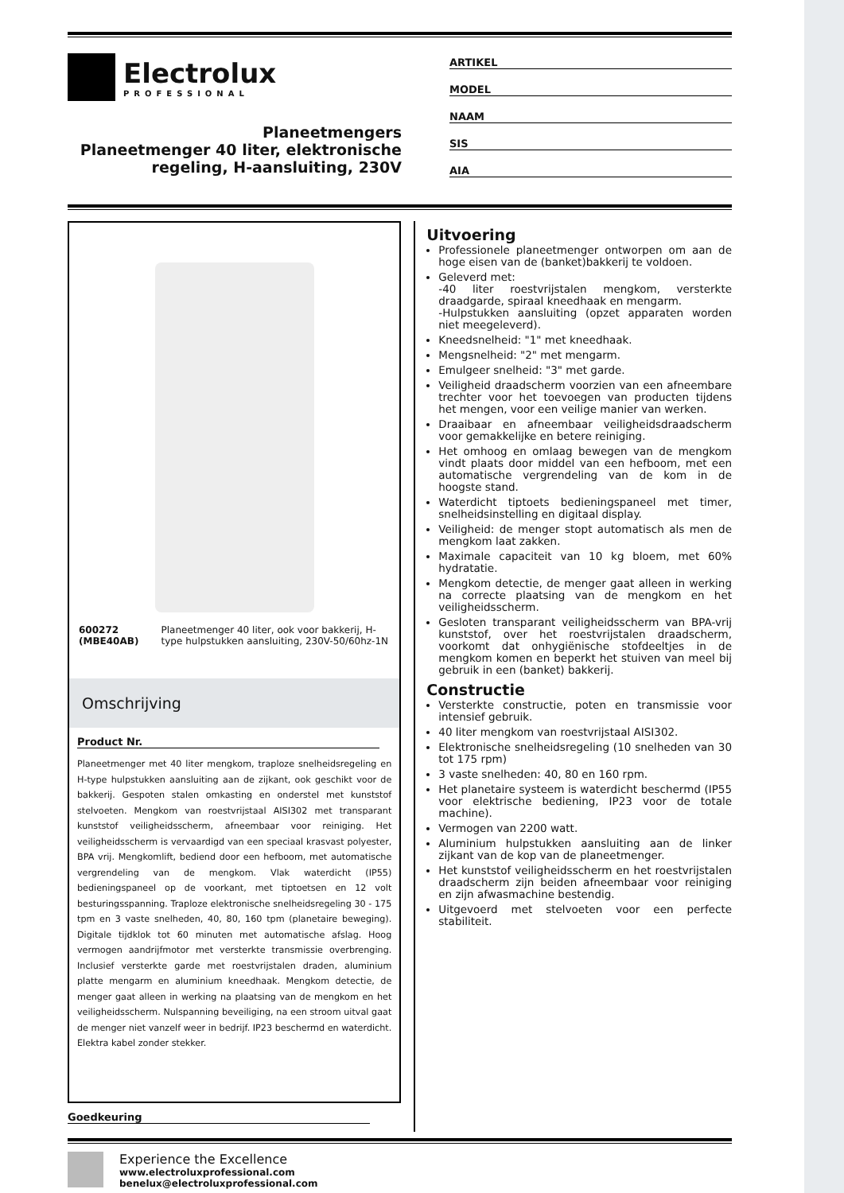Electrolux
PROFESSIONAL
Planeetmengers
Planeetmenger 40 liter, elektronische regeling, H-aansluiting, 230V
ARTIKEL
MODEL
NAAM
SIS
AIA
600272 (MBE40AB) Planeetmenger 40 liter, ook voor bakkerij, H-type hulpstukken aansluiting, 230V-50/60hz-1N
Omschrijving
Product Nr.
Planeetmenger met 40 liter mengkom, traploze snelheidsregeling en H-type hulpstukken aansluiting aan de zijkant, ook geschikt voor de bakkerij. Gespoten stalen omkasting en onderstel met kunststof stelvoeten. Mengkom van roestvrijstaal AISI302 met transparant kunststof veiligheidsscherm, afneembaar voor reiniging. Het veiligheidsscherm is vervaardigd van een speciaal krasvast polyester, BPA vrij. Mengkomlift, bediend door een hefboom, met automatische vergrendeling van de mengkom. Vlak waterdicht (IP55) bedieningspaneel op de voorkant, met tiptoetsen en 12 volt besturingsspanning. Traploze elektronische snelheidsregeling 30 - 175 tpm en 3 vaste snelheden, 40, 80, 160 tpm (planetaire beweging). Digitale tijdklok tot 60 minuten met automatische afslag. Hoog vermogen aandrijfmotor met versterkte transmissie overbrenging. Inclusief versterkte garde met roestvrijstalen draden, aluminium platte mengarm en aluminium kneedhaak. Mengkom detectie, de menger gaat alleen in werking na plaatsing van de mengkom en het veiligheidsscherm. Nulspanning beveiliging, na een stroom uitval gaat de menger niet vanzelf weer in bedrijf. IP23 beschermd en waterdicht. Elektra kabel zonder stekker.
Goedkeuring
Uitvoering
Professionele planeetmenger ontworpen om aan de hoge eisen van de (banket)bakkerij te voldoen.
Geleverd met:
-40 liter roestvrijstalen mengkom, versterkte draadgarde, spiraal kneedhaak en mengarm.
-Hulpstukken aansluiting (opzet apparaten worden niet meegeleverd).
Kneedsnelheid: "1" met kneedhaak.
Mengsnelheid: "2" met mengarm.
Emulgeer snelheid: "3" met garde.
Veiligheid draadscherm voorzien van een afneembare trechter voor het toevoegen van producten tijdens het mengen, voor een veilige manier van werken.
Draaibaar en afneembaar veiligheidsdraadscherm voor gemakkelijke en betere reiniging.
Het omhoog en omlaag bewegen van de mengkom vindt plaats door middel van een hefboom, met een automatische vergrendeling van de kom in de hoogste stand.
Waterdicht tiptoets bedieningspaneel met timer, snelheidsinstelling en digitaal display.
Veiligheid: de menger stopt automatisch als men de mengkom laat zakken.
Maximale capaciteit van 10 kg bloem, met 60% hydratatie.
Mengkom detectie, de menger gaat alleen in werking na correcte plaatsing van de mengkom en het veiligheidsscherm.
Gesloten transparant veiligheidsscherm van BPA-vrij kunststof, over het roestvrijstalen draadscherm, voorkomt dat onhygiënische stofdeeltjes in de mengkom komen en beperkt het stuiven van meel bij gebruik in een (banket) bakkerij.
Constructie
Versterkte constructie, poten en transmissie voor intensief gebruik.
40 liter mengkom van roestvrijstaal AISI302.
Elektronische snelheidsregeling (10 snelheden van 30 tot 175 rpm)
3 vaste snelheden: 40, 80 en 160 rpm.
Het planetaire systeem is waterdicht beschermd (IP55 voor elektrische bediening, IP23 voor de totale machine).
Vermogen van 2200 watt.
Aluminium hulpstukken aansluiting aan de linker zijkant van de kop van de planeetmenger.
Het kunststof veiligheidsscherm en het roestvrijstalen draadscherm zijn beiden afneembaar voor reiniging en zijn afwasmachine bestendig.
Uitgevoerd met stelvoeten voor een perfecte stabiliteit.
Experience the Excellence
www.electroluxprofessional.com
benelux@electroluxprofessional.com